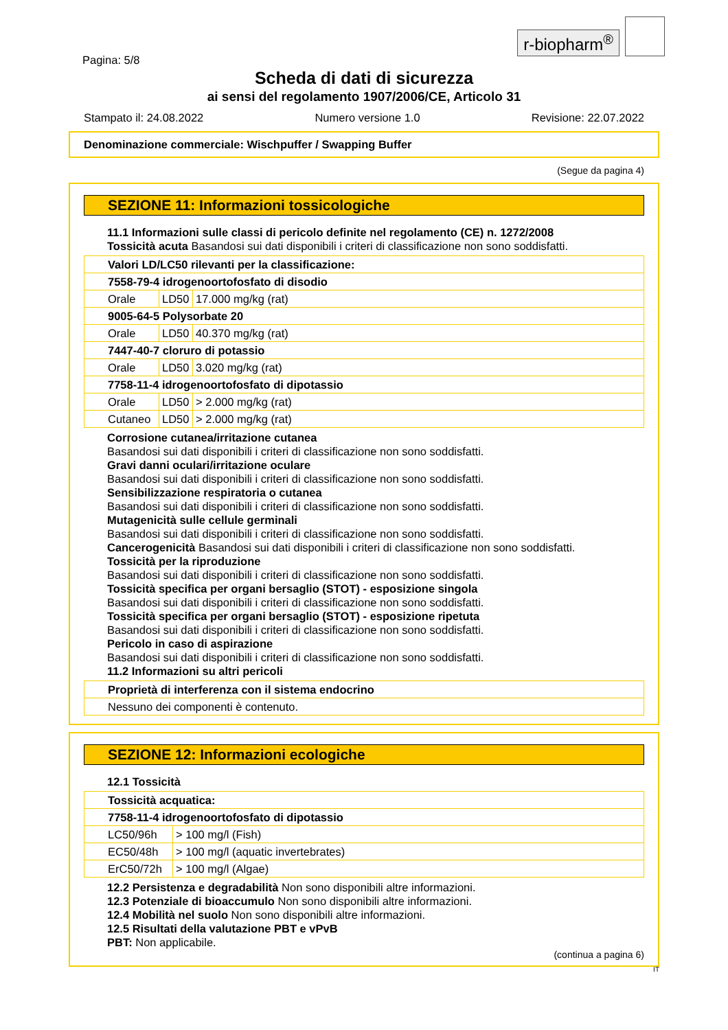r-biopharm<sup>®</sup>
Pagina: 5/8
Scheda di dati di sicurezza
ai sensi del regolamento 1907/2006/CE, Articolo 31
Stampato il: 24.08.2022 Numero versione 1.0 Revisione: 22.07.2022
Denominazione commerciale: Wischpuffer / Swapping Buffer
(Segue da pagina 4)
SEZIONE 11: Informazioni tossicologiche
11.1 Informazioni sulle classi di pericolo definite nel regolamento (CE) n. 1272/2008
Tossicità acuta Basandosi sui dati disponibili i criteri di classificazione non sono soddisfatti.
| Valori LD/LC50 rilevanti per la classificazione: | | |
| 7558-79-4 idrogenoortofosfato di disodio | | |
| Orale | LD50 | 17.000 mg/kg (rat) |
| 9005-64-5 Polysorbate 20 | | |
| Orale | LD50 | 40.370 mg/kg (rat) |
| 7447-40-7 cloruro di potassio | | |
| Orale | LD50 | 3.020 mg/kg (rat) |
| 7758-11-4 idrogenoortofosfato di dipotassio | | |
| Orale | LD50 | > 2.000 mg/kg (rat) |
| Cutaneo | LD50 | > 2.000 mg/kg (rat) |
Corrosione cutanea/irritazione cutanea
Basandosi sui dati disponibili i criteri di classificazione non sono soddisfatti.
Gravi danni oculari/irritazione oculare
Basandosi sui dati disponibili i criteri di classificazione non sono soddisfatti.
Sensibilizzazione respiratoria o cutanea
Basandosi sui dati disponibili i criteri di classificazione non sono soddisfatti.
Mutagenicità sulle cellule germinali
Basandosi sui dati disponibili i criteri di classificazione non sono soddisfatti.
Cancerogenicità Basandosi sui dati disponibili i criteri di classificazione non sono soddisfatti.
Tossicità per la riproduzione
Basandosi sui dati disponibili i criteri di classificazione non sono soddisfatti.
Tossicità specifica per organi bersaglio (STOT) - esposizione singola
Basandosi sui dati disponibili i criteri di classificazione non sono soddisfatti.
Tossicità specifica per organi bersaglio (STOT) - esposizione ripetuta
Basandosi sui dati disponibili i criteri di classificazione non sono soddisfatti.
Pericolo in caso di aspirazione
Basandosi sui dati disponibili i criteri di classificazione non sono soddisfatti.
11.2 Informazioni su altri pericoli
| Proprietà di interferenza con il sistema endocrino |
| Nessuno dei componenti è contenuto. |
SEZIONE 12: Informazioni ecologiche
12.1 Tossicità
| Tossicità acquatica: | |
| 7758-11-4 idrogenoortofosfato di dipotassio | |
| LC50/96h | > 100 mg/l (Fish) |
| EC50/48h | > 100 mg/l (aquatic invertebrates) |
| ErC50/72h | > 100 mg/l (Algae) |
12.2 Persistenza e degradabilità Non sono disponibili altre informazioni.
12.3 Potenziale di bioaccumulo Non sono disponibili altre informazioni.
12.4 Mobilità nel suolo Non sono disponibili altre informazioni.
12.5 Risultati della valutazione PBT e vPvB
PBT: Non applicabile.
(continua a pagina 6)
IT